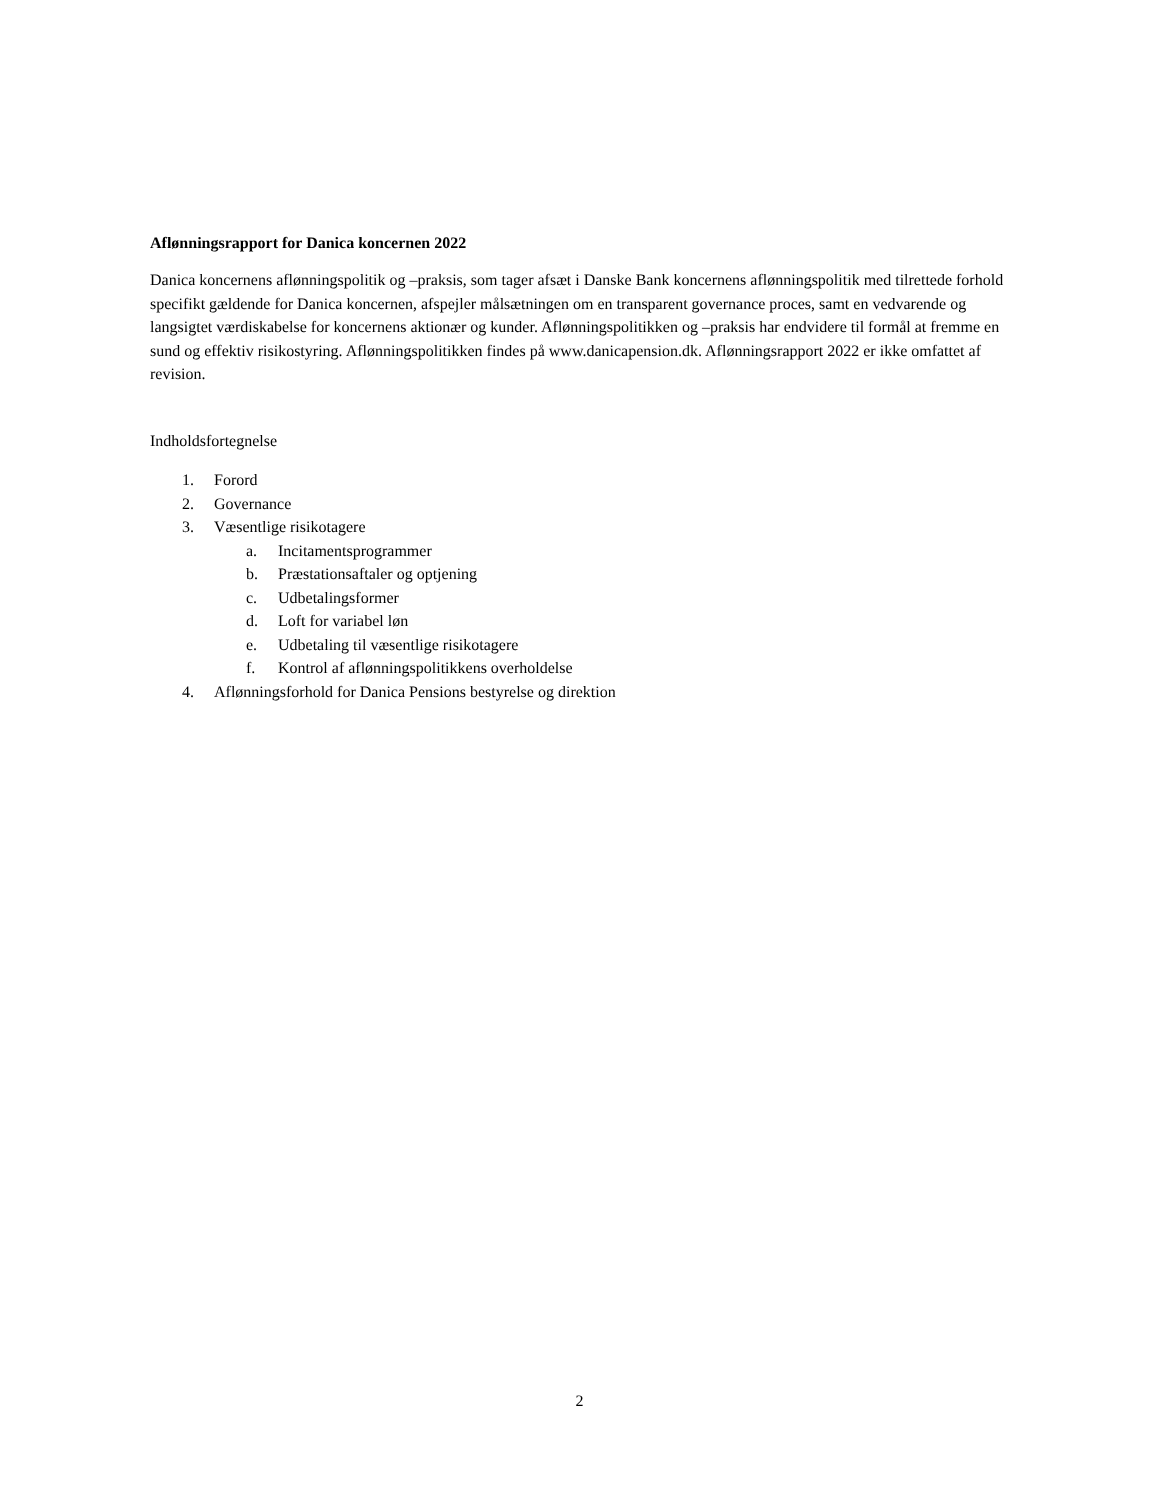Aflønningsrapport for Danica koncernen 2022
Danica koncernens aflønningspolitik og –praksis, som tager afsæt i Danske Bank koncernens aflønningspolitik med tilrettede forhold specifikt gældende for Danica koncernen, afspejler målsætningen om en transparent governance proces, samt en vedvarende og langsigtet værdiskabelse for koncernens aktionær og kunder. Aflønningspolitikken og –praksis har endvidere til formål at fremme en sund og effektiv risikostyring. Aflønningspolitikken findes på www.danicapension.dk. Aflønningsrapport 2022 er ikke omfattet af revision.
Indholdsfortegnelse
1. Forord
2. Governance
3. Væsentlige risikotagere
a. Incitamentsprogrammer
b. Præstationsaftaler og optjening
c. Udbetalingsformer
d. Loft for variabel løn
e. Udbetaling til væsentlige risikotagere
f. Kontrol af aflønningspolitikkens overholdelse
4. Aflønningsforhold for Danica Pensions bestyrelse og direktion
2